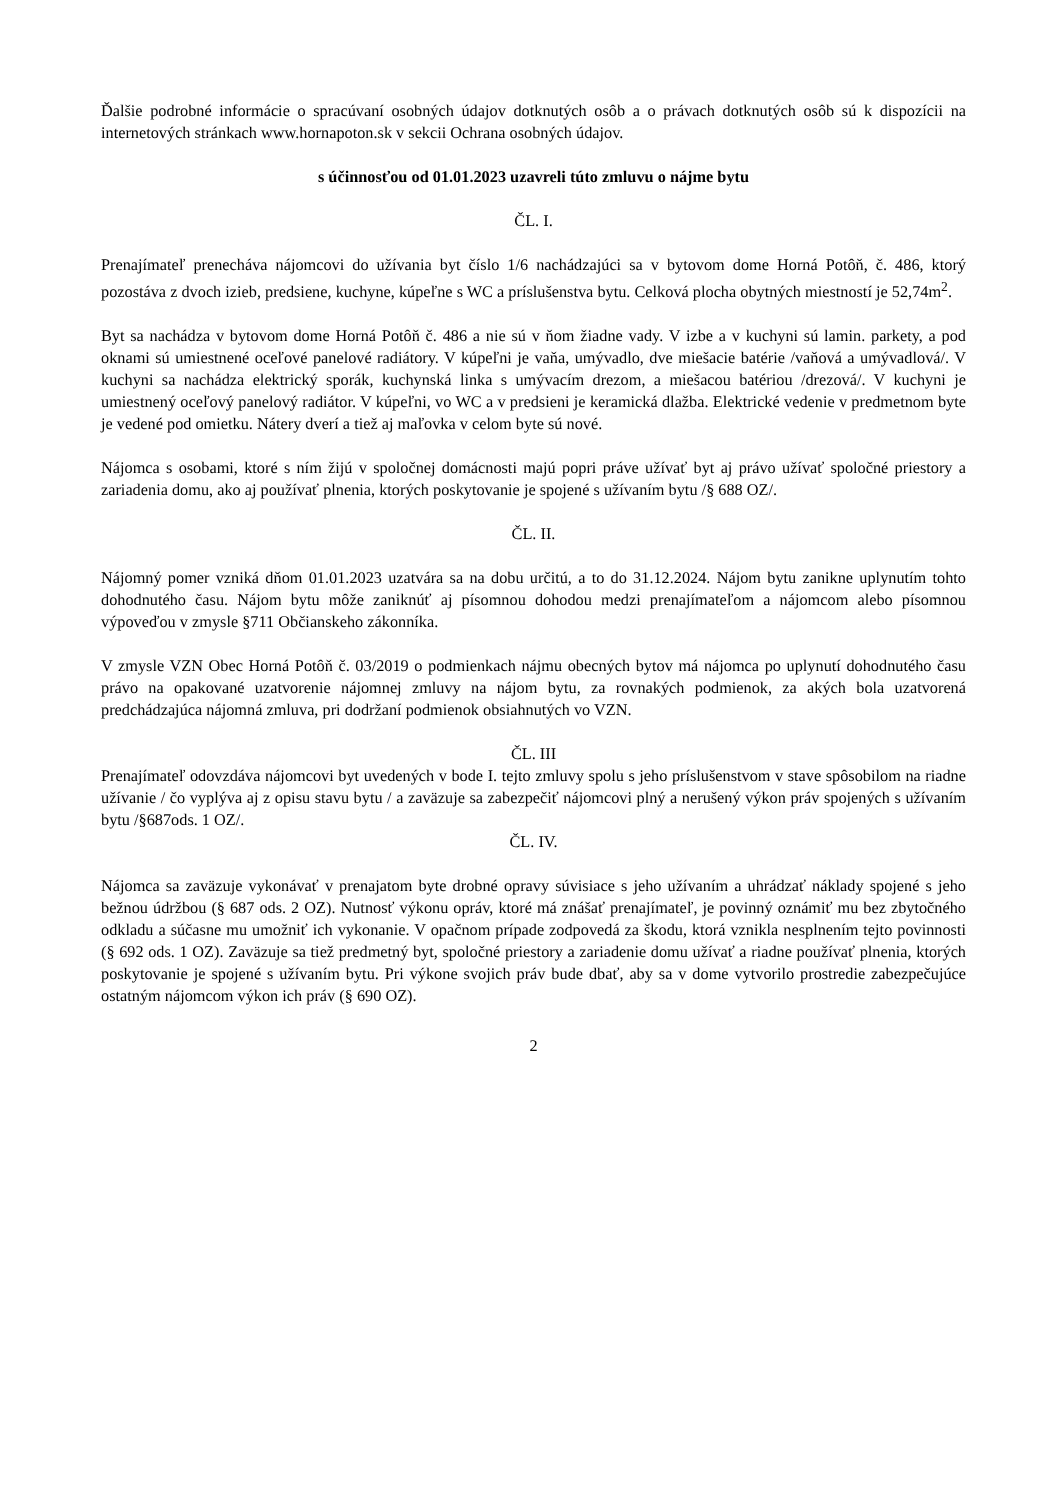Ďalšie podrobné informácie o spracúvaní osobných údajov dotknutých osôb a o právach dotknutých osôb sú k dispozícii na internetových stránkach www.hornapoton.sk v sekcii Ochrana osobných údajov.
s účinnosťou od 01.01.2023 uzavreli túto zmluvu o nájme bytu
ČL. I.
Prenajímateľ prenecháva nájomcovi do užívania byt číslo 1/6 nachádzajúci sa v bytovom dome Horná Potôň, č. 486, ktorý pozostáva z dvoch izieb, predsiene, kuchyne, kúpeľne s WC a príslušenstva bytu. Celková plocha obytných miestností je 52,74m<sup>2</sup>.
Byt sa nachádza v bytovom dome Horná Potôň č. 486 a nie sú v ňom žiadne vady. V izbe a v kuchyni sú lamin. parkety, a pod oknami sú umiestnené oceľové panelové radiátory. V kúpeľni je vaňa, umývadlo, dve miešacie batérie /vaňová a umývadlová/. V kuchyni sa nachádza elektrický sporák, kuchynská linka s umývacím drezom, a miešacou batériou /drezová/. V kuchyni je umiestnený oceľový panelový radiátor. V kúpeľni, vo WC a v predsieni je keramická dlažba. Elektrické vedenie v predmetnom byte je vedené pod omietku. Nátery dverí a tiež aj maľovka v celom byte sú nové.
Nájomca s osobami, ktoré s ním žijú v spoločnej domácnosti majú popri práve užívať byt aj právo užívať spoločné priestory a zariadenia domu, ako aj používať plnenia, ktorých poskytovanie je spojené s užívaním bytu /§ 688 OZ/.
ČL. II.
Nájomný pomer vzniká dňom 01.01.2023 uzatvára sa na dobu určitú, a to do 31.12.2024. Nájom bytu zanikne uplynutím tohto dohodnutého času. Nájom bytu môže zaniknúť aj písomnou dohodou medzi prenajímateľom a nájomcom alebo písomnou výpoveďou v zmysle §711 Občianskeho zákonníka.
V zmysle VZN Obec Horná Potôň č. 03/2019 o podmienkach nájmu obecných bytov má nájomca po uplynutí dohodnutého času právo na opakované uzatvorenie nájomnej zmluvy na nájom bytu, za rovnakých podmienok, za akých bola uzatvorená predchádzajúca nájomná zmluva, pri dodržaní podmienok obsiahnutých vo VZN.
ČL. III
Prenajímateľ odovzdáva nájomcovi byt uvedených v bode I. tejto zmluvy spolu s jeho príslušenstvom v stave spôsobilom na riadne užívanie / čo vyplýva aj z opisu stavu bytu / a zaväzuje sa zabezpečiť nájomcovi plný a nerušený výkon práv spojených s užívaním bytu /§687ods. 1 OZ/.
ČL. IV.
Nájomca sa zaväzuje vykonávať v prenajatom byte drobné opravy súvisiace s jeho užívaním a uhrádzať náklady spojené s jeho bežnou údržbou (§ 687 ods. 2 OZ). Nutnosť výkonu opráv, ktoré má znášať prenajímateľ, je povinný oznámiť mu bez zbytočného odkladu a súčasne mu umožniť ich vykonanie. V opačnom prípade zodpovedá za škodu, ktorá vznikla nesplnením tejto povinnosti (§ 692 ods. 1 OZ). Zaväzuje sa tiež predmetný byt, spoločné priestory a zariadenie domu užívať a riadne používať plnenia, ktorých poskytovanie je spojené s užívaním bytu. Pri výkone svojich práv bude dbať, aby sa v dome vytvorilo prostredie zabezpečujúce ostatným nájomcom výkon ich práv (§ 690 OZ).
2